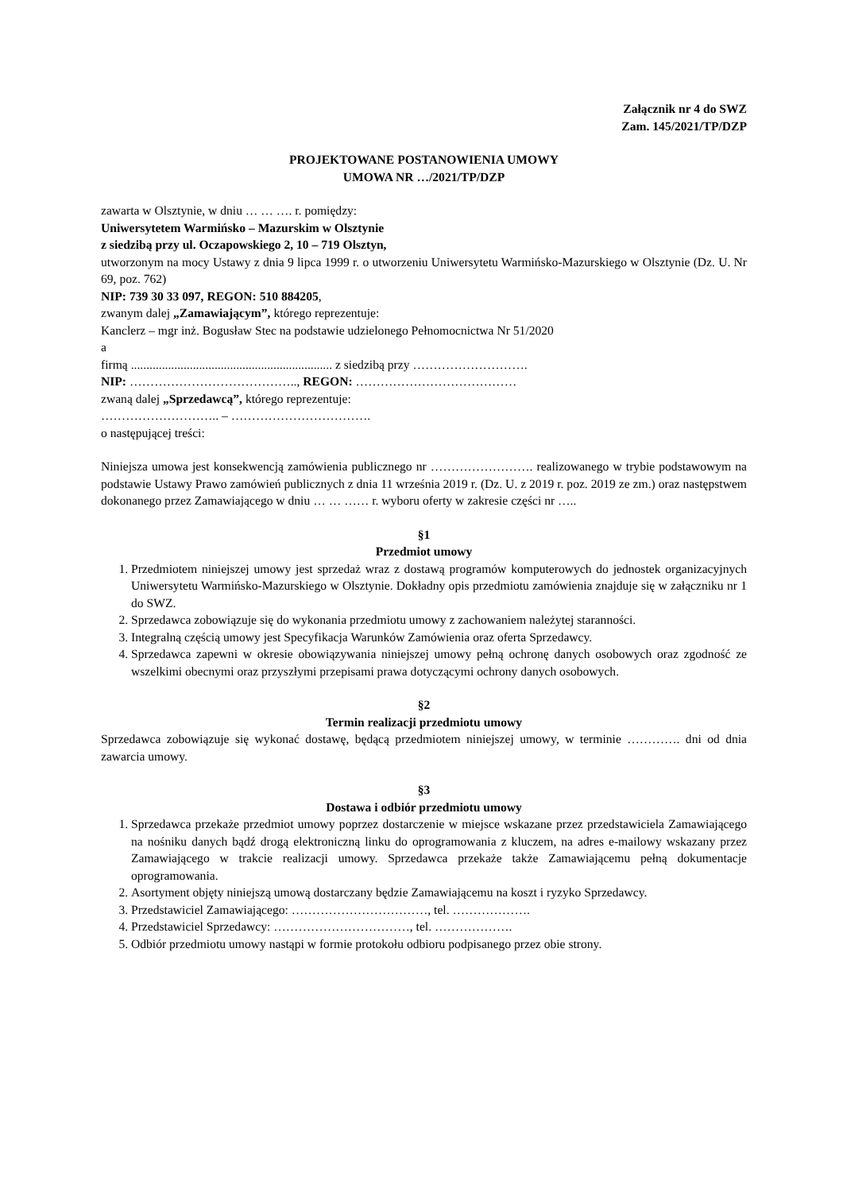Załącznik nr 4 do SWZ
Zam. 145/2021/TP/DZP
PROJEKTOWANE POSTANOWIENIA UMOWY
UMOWA NR …/2021/TP/DZP
zawarta w Olsztynie, w dniu … … …. r. pomiędzy:
Uniwersytetem Warmińsko – Mazurskim w Olsztynie
z siedzibą przy ul. Oczapowskiego 2, 10 – 719 Olsztyn,
utworzonym na mocy Ustawy z dnia 9 lipca 1999 r. o utworzeniu Uniwersytetu Warmińsko-Mazurskiego w Olsztynie (Dz. U. Nr 69, poz. 762)
NIP: 739 30 33 097, REGON: 510 884205,
zwanym dalej „Zamawiającym”, którego reprezentuje:
Kanclerz – mgr inż. Bogusław Stec na podstawie udzielonego Pełnomocnictwa Nr 51/2020
a
firmą ................................................................. z siedzibą przy ……………………….
NIP: ………………………………….., REGON: …………………………………
zwaną dalej „Sprzedawcą”, którego reprezentuje:
……………………….. – …………………………….
o następującej treści:
Niniejsza umowa jest konsekwencją zamówienia publicznego nr ……………………. realizowanego w trybie podstawowym na podstawie Ustawy Prawo zamówień publicznych z dnia 11 września 2019 r. (Dz. U. z 2019 r. poz. 2019 ze zm.) oraz następstwem dokonanego przez Zamawiającego w dniu … … …… r. wyboru oferty w zakresie części nr …..
§1
Przedmiot umowy
1. Przedmiotem niniejszej umowy jest sprzedaż wraz z dostawą programów komputerowych do jednostek organizacyjnych Uniwersytetu Warmińsko-Mazurskiego w Olsztynie. Dokładny opis przedmiotu zamówienia znajduje się w załączniku nr 1 do SWZ.
2. Sprzedawca zobowiązuje się do wykonania przedmiotu umowy z zachowaniem należytej staranności.
3. Integralną częścią umowy jest Specyfikacja Warunków Zamówienia oraz oferta Sprzedawcy.
4. Sprzedawca zapewni w okresie obowiązywania niniejszej umowy pełną ochronę danych osobowych oraz zgodność ze wszelkimi obecnymi oraz przyszłymi przepisami prawa dotyczącymi ochrony danych osobowych.
§2
Termin realizacji przedmiotu umowy
Sprzedawca zobowiązuje się wykonać dostawę, będącą przedmiotem niniejszej umowy, w terminie …………. dni od dnia zawarcia umowy.
§3
Dostawa i odbiór przedmiotu umowy
1. Sprzedawca przekaże przedmiot umowy poprzez dostarczenie w miejsce wskazane przez przedstawiciela Zamawiającego na nośniku danych bądź drogą elektroniczną linku do oprogramowania z kluczem, na adres e-mailowy wskazany przez Zamawiającego w trakcie realizacji umowy. Sprzedawca przekaże także Zamawiającemu pełną dokumentacje oprogramowania.
2. Asortyment objęty niniejszą umową dostarczany będzie Zamawiającemu na koszt i ryzyko Sprzedawcy.
3. Przedstawiciel Zamawiającego: ……………………………, tel. ……………….
4. Przedstawiciel Sprzedawcy: ……………………………, tel. ……………….
5. Odbiór przedmiotu umowy nastąpi w formie protokołu odbioru podpisanego przez obie strony.